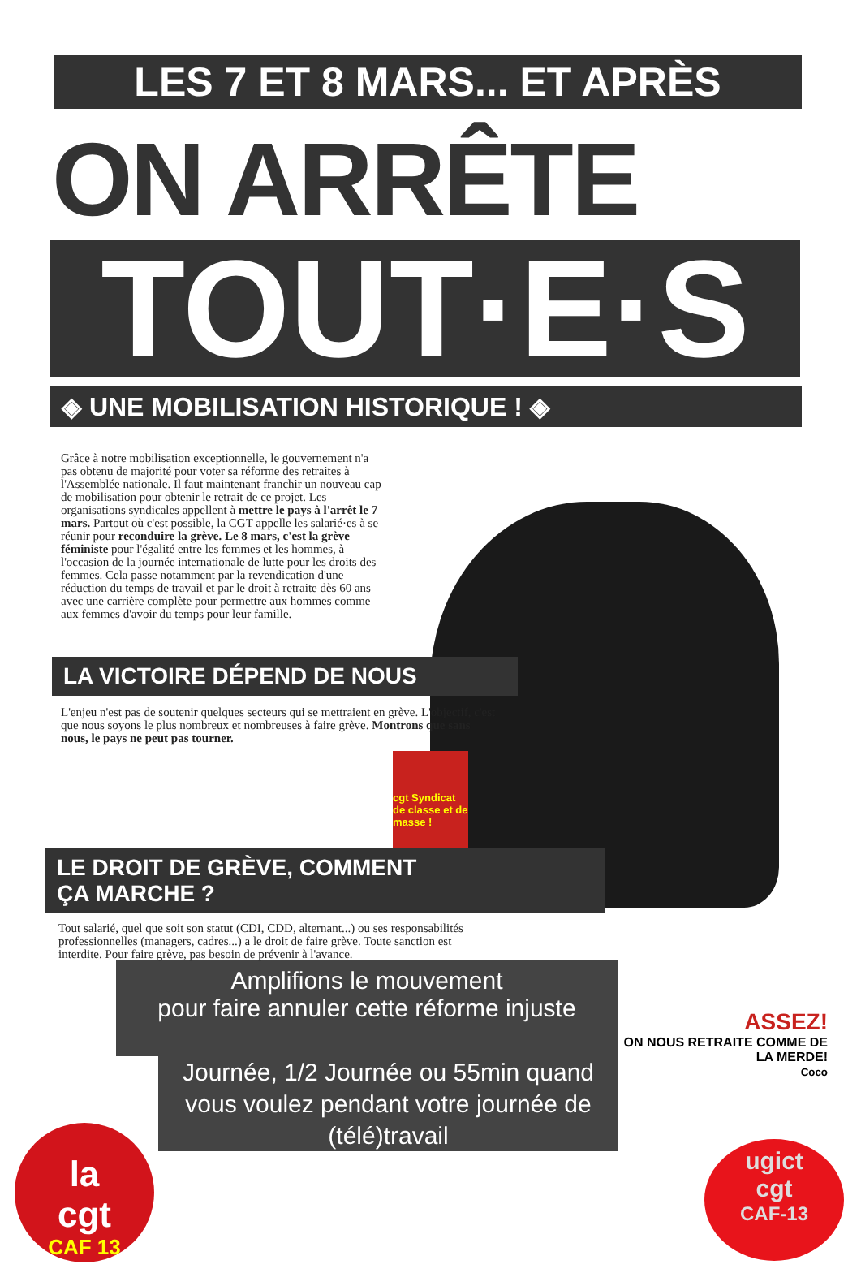LES 7 ET 8 MARS... ET APRÈS
ON ARRÊTE
TOUT·E·S
◈ UNE MOBILISATION HISTORIQUE ! ◈
Grâce à notre mobilisation exceptionnelle, le gouvernement n'a pas obtenu de majorité pour voter sa réforme des retraites à l'Assemblée nationale. Il faut maintenant franchir un nouveau cap de mobilisation pour obtenir le retrait de ce projet. Les organisations syndicales appellent à mettre le pays à l'arrêt le 7 mars. Partout où c'est possible, la CGT appelle les salarié·es à se réunir pour reconduire la grève. Le 8 mars, c'est la grève féministe pour l'égalité entre les femmes et les hommes, à l'occasion de la journée internationale de lutte pour les droits des femmes. Cela passe notamment par la revendication d'une réduction du temps de travail et par le droit à retraite dès 60 ans avec une carrière complète pour permettre aux hommes comme aux femmes d'avoir du temps pour leur famille.
LA VICTOIRE DÉPEND DE NOUS
L'enjeu n'est pas de soutenir quelques secteurs qui se mettraient en grève. L'objectif, c'est que nous soyons le plus nombreux et nombreuses à faire grève. Montrons que sans nous, le pays ne peut pas tourner.
cgt Syndicat de classe et de masse !
LE DROIT DE GRÈVE, COMMENT
ÇA MARCHE ?
Tout salarié, quel que soit son statut (CDI, CDD, alternant...) ou ses responsabilités professionnelles (managers, cadres...) a le droit de faire grève. Toute sanction est interdite. Pour faire grève, pas besoin de prévenir à l'avance.
Amplifions le mouvement
pour faire annuler cette réforme injuste
Journée, 1/2 Journée ou 55min quand vous voulez pendant votre journée de (télé)travail
ASSEZ!
ON NOUS RETRAITE COMME DE LA MERDE!
Coco
la
cgt
CAF 13
ugict
cgt
CAF-13